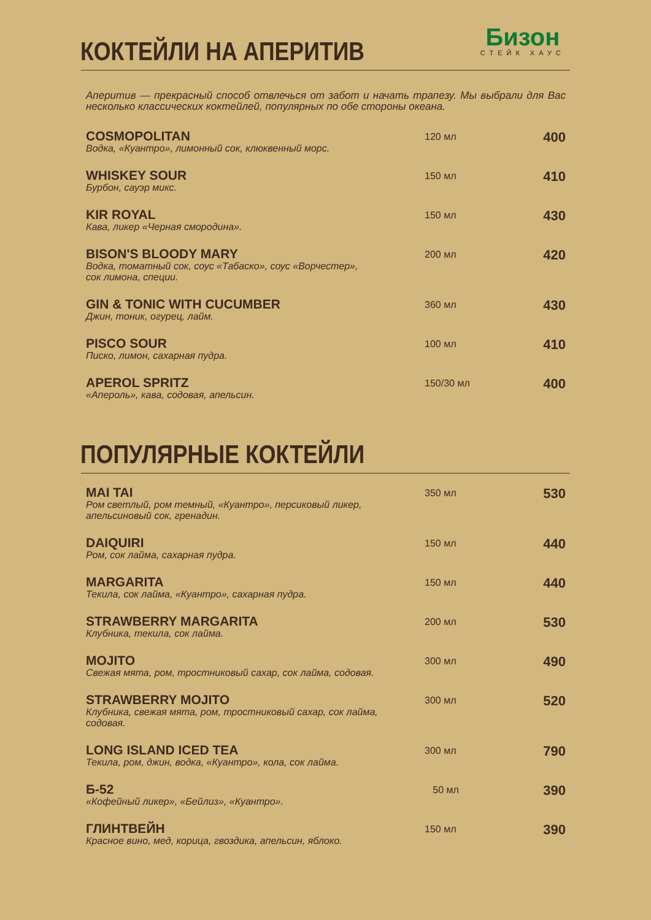КОКТЕЙЛИ НА АПЕРИТИВ
Бизон
СТЕЙК ХАУС
Аперитив — прекрасный способ отвлечься от забот и начать трапезу. Мы выбрали для Вас несколько классических коктейлей, популярных по обе стороны океана.
COSMOPOLITAN
Водка, «Куантро», лимонный сок, клюквенный морс.
120 мл
400
WHISKEY SOUR
Бурбон, сауэр микс.
150 мл
410
KIR ROYAL
Кава, ликер «Черная смородина».
150 мл
430
BISON'S BLOODY MARY
Водка, томатный сок, соус «Табаско», соус «Ворчестер»,
сок лимона, специи.
200 мл
420
GIN & TONIC WITH CUCUMBER
Джин, тоник, огурец, лайм.
360 мл
430
PISCO SOUR
Писко, лимон, сахарная пудра.
100 мл
410
APEROL SPRITZ
«Апероль», кава, содовая, апельсин.
150/30 мл
400
ПОПУЛЯРНЫЕ КОКТЕЙЛИ
MAI TAI
Ром светлый, ром темный, «Куантро», персиковый ликер,
апельсиновый сок, гренадин.
350 мл
530
DAIQUIRI
Ром, сок лайма, сахарная пудра.
150 мл
440
MARGARITA
Текила, сок лайма, «Куантро», сахарная пудра.
150 мл
440
STRAWBERRY MARGARITA
Клубника, текила, сок лайма.
200 мл
530
MOJITO
Свежая мята, ром, тростниковый сахар, сок лайма, содовая.
300 мл
490
STRAWBERRY MOJITO
Клубника, свежая мята, ром, тростниковый сахар, сок лайма,
содовая.
300 мл
520
LONG ISLAND ICED TEA
Текила, ром, джин, водка, «Куантро», кола, сок лайма.
300 мл
790
Б-52
«Кофейный ликер», «Бейлиз», «Куантро».
50 мл
390
ГЛИНТВЕЙН
Красное вино, мед, корица, гвоздика, апельсин, яблоко.
150 мл
390